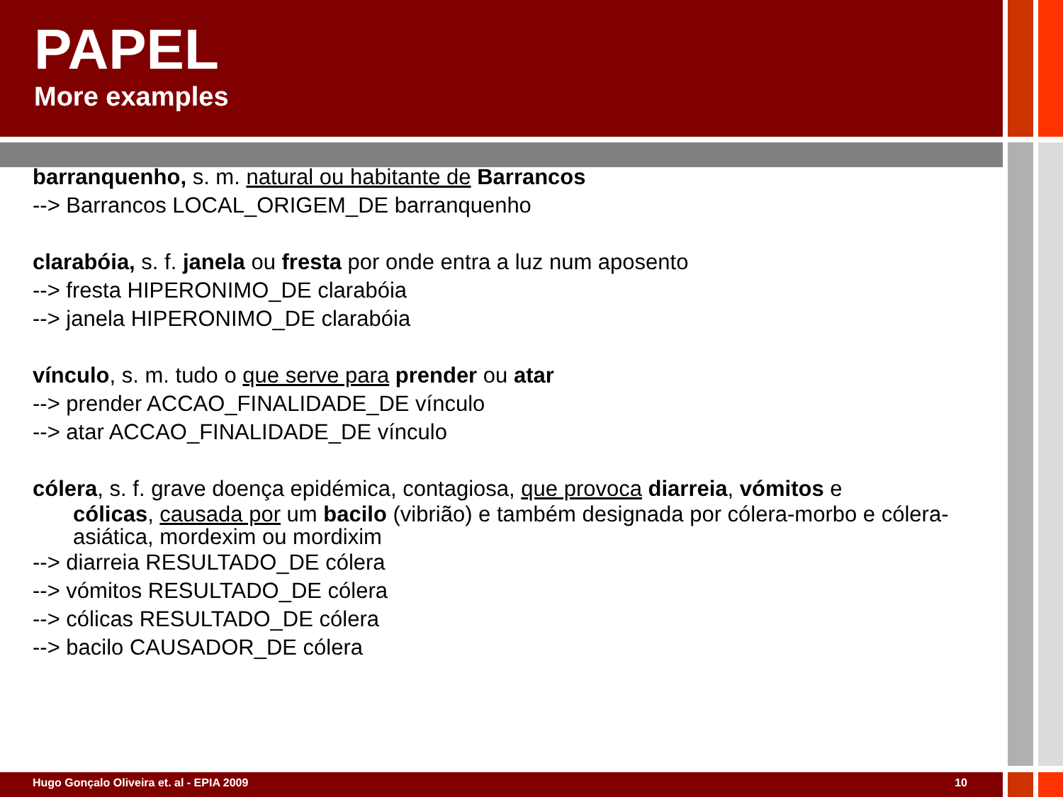PAPEL
More examples
barranquenho, s. m. natural ou habitante de Barrancos
--> Barrancos LOCAL_ORIGEM_DE barranquenho
clarabóia, s. f. janela ou fresta por onde entra a luz num aposento
--> fresta HIPERONIMO_DE clarabóia
--> janela HIPERONIMO_DE clarabóia
vínculo, s. m. tudo o que serve para prender ou atar
--> prender ACCAO_FINALIDADE_DE vínculo
--> atar ACCAO_FINALIDADE_DE vínculo
cólera, s. f. grave doença epidémica, contagiosa, que provoca diarreia, vómitos e
cólicas, causada por um bacilo (vibrião) e também designada por cólera-morbo e cólera-asiática, mordexim ou mordixim
--> diarreia RESULTADO_DE cólera
--> vómitos RESULTADO_DE cólera
--> cólicas RESULTADO_DE cólera
--> bacilo CAUSADOR_DE cólera
Hugo Gonçalo Oliveira et. al - EPIA 2009 10